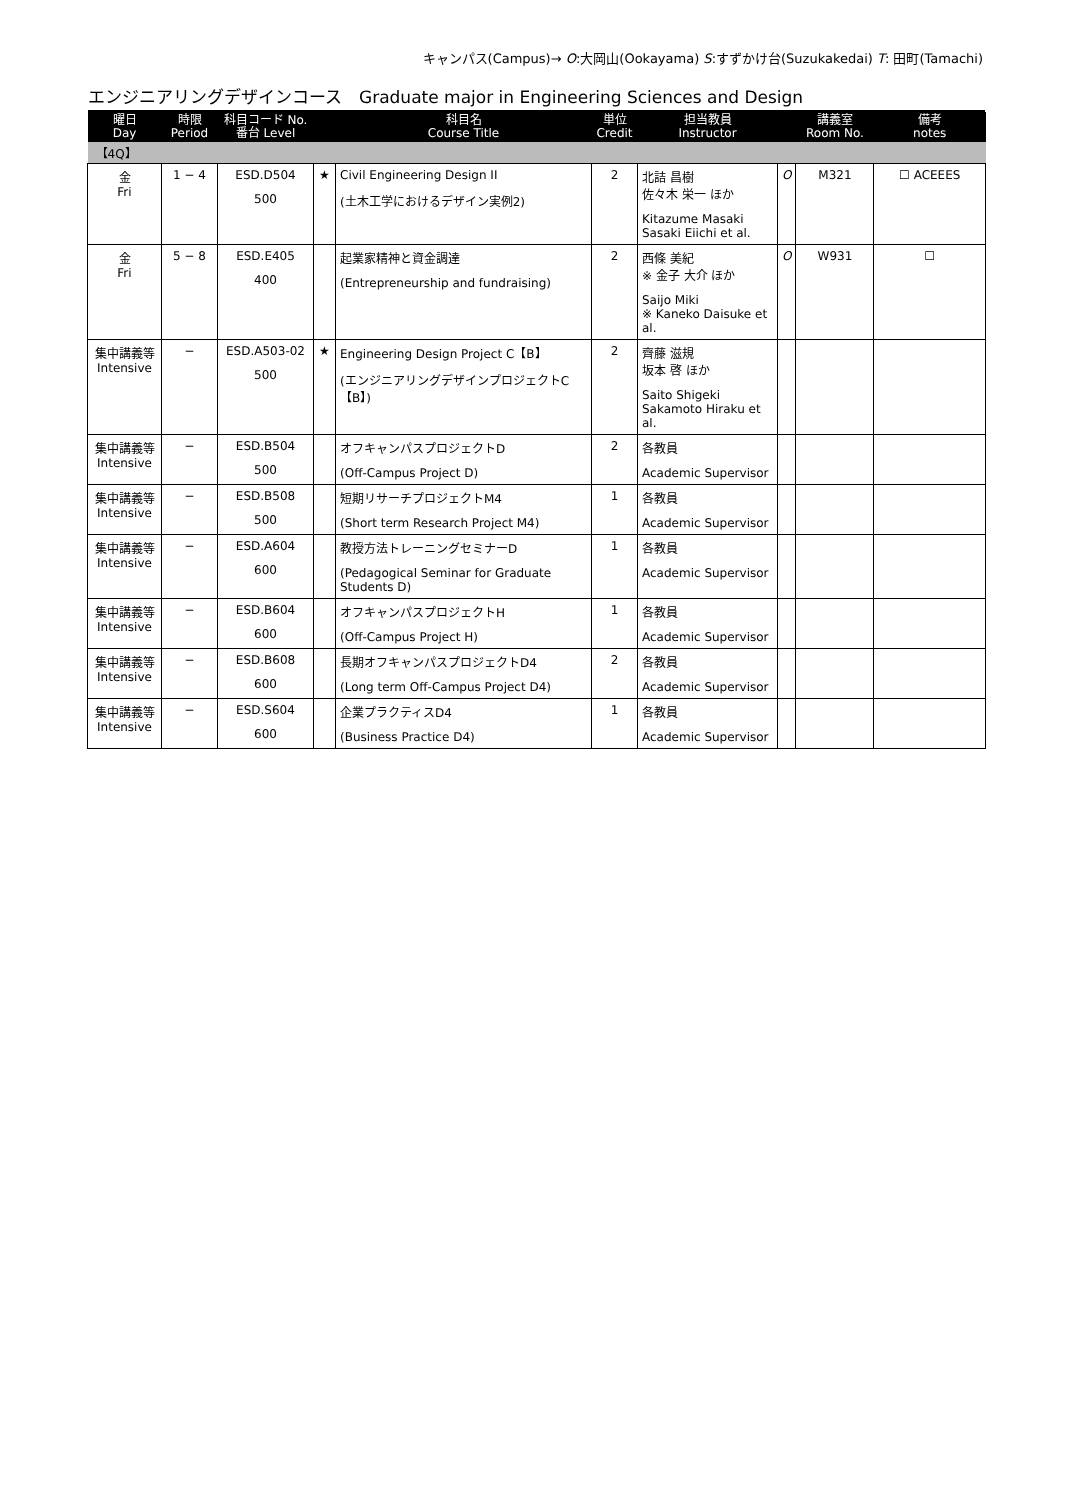キャンパス(Campus)→ O:大岡山(Ookayama) S:すずかけ台(Suzukakedai) T: 田町(Tamachi)
エンジニアリングデザインコース　Graduate major in Engineering Sciences and Design
| 曜日 Day | 時限 Period | 科目コード No. 番台 Level | | 科目名 Course Title | 単位 Credit | 担当教員 Instructor | | 講義室 Room No. | 備考 notes |
| --- | --- | --- | --- | --- | --- | --- | --- | --- | --- |
| 【4Q】 | | | | | | | | | |
| 金 Fri | 1 − 4 | ESD.D504 500 | ★ | Civil Engineering Design II (土木工学におけるデザイン実例2) | 2 | 北詰 昌樹 佐々木 栄一 ほか Kitazume Masaki Sasaki Eiichi et al. | O | M321 | ☐ ACEEES |
| 金 Fri | 5 − 8 | ESD.E405 400 | | 起業家精神と資金調達 (Entrepreneurship and fundraising) | 2 | 西條 美紀 ※ 金子 大介 ほか Saijo Miki ※ Kaneko Daisuke et al. | O | W931 | ☐ |
| 集中講義等 Intensive | − | ESD.A503-02 500 | ★ | Engineering Design Project C【B】 (エンジニアリングデザインプロジェクトC【B】) | 2 | 齊藤 滋規 坂本 啓 ほか Saito Shigeki Sakamoto Hiraku et al. | | | |
| 集中講義等 Intensive | − | ESD.B504 500 | | オフキャンパスプロジェクトD (Off-Campus Project D) | 2 | 各教員 Academic Supervisor | | | |
| 集中講義等 Intensive | − | ESD.B508 500 | | 短期リサーチプロジェクトM4 (Short term Research Project M4) | 1 | 各教員 Academic Supervisor | | | |
| 集中講義等 Intensive | − | ESD.A604 600 | | 教授方法トレーニングセミナーD (Pedagogical Seminar for Graduate Students D) | 1 | 各教員 Academic Supervisor | | | |
| 集中講義等 Intensive | − | ESD.B604 600 | | オフキャンパスプロジェクトH (Off-Campus Project H) | 1 | 各教員 Academic Supervisor | | | |
| 集中講義等 Intensive | − | ESD.B608 600 | | 長期オフキャンパスプロジェクトD4 (Long term Off-Campus Project D4) | 2 | 各教員 Academic Supervisor | | | |
| 集中講義等 Intensive | − | ESD.S604 600 | | 企業プラクティスD4 (Business Practice D4) | 1 | 各教員 Academic Supervisor | | | |